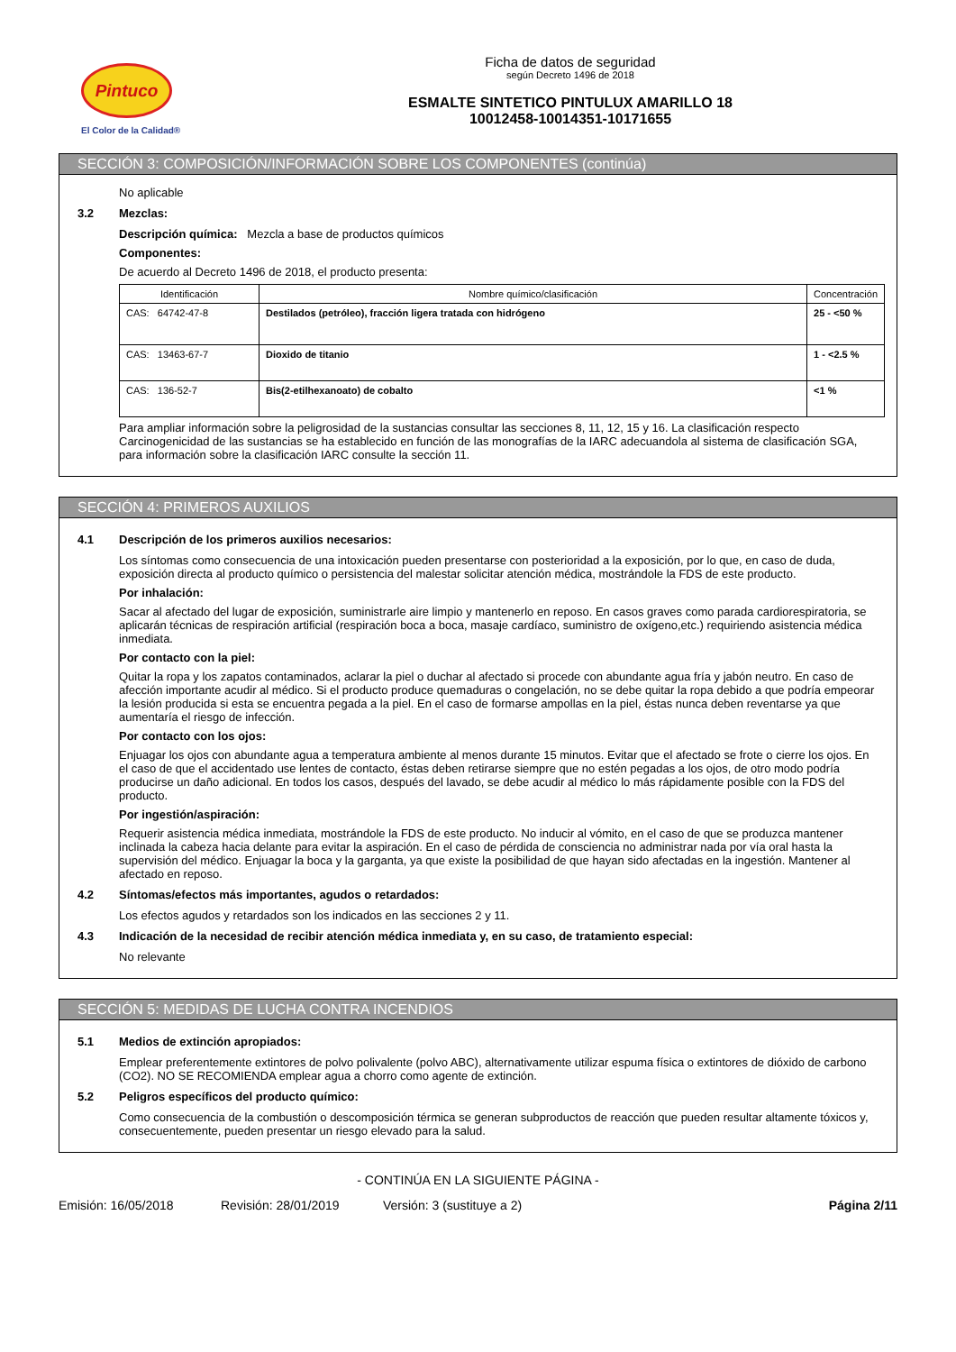Pintuco
El Color de la Calidad®
Ficha de datos de seguridad
según Decreto 1496 de 2018
ESMALTE SINTETICO PINTULUX AMARILLO 18
10012458-10014351-10171655
SECCIÓN 3: COMPOSICIÓN/INFORMACIÓN SOBRE LOS COMPONENTES (continúa)
No aplicable
3.2 Mezclas:
Descripción química: Mezcla a base de productos químicos
Componentes:
De acuerdo al Decreto 1496 de 2018, el producto presenta:
| Identificación | Nombre químico/clasificación | Concentración |
| --- | --- | --- |
| CAS: 64742-47-8 | Destilados (petróleo), fracción ligera tratada con hidrógeno | 25 - <50 % |
| CAS: 13463-67-7 | Dioxido de titanio | 1 - <2.5 % |
| CAS: 136-52-7 | Bis(2-etilhexanoato) de cobalto | <1 % |
Para ampliar información sobre la peligrosidad de la sustancias consultar las secciones 8, 11, 12, 15 y 16. La clasificación respecto Carcinogenicidad de las sustancias se ha establecido en función de las monografías de la IARC adecuandola al sistema de clasificación SGA, para información sobre la clasificación IARC consulte la sección 11.
SECCIÓN 4: PRIMEROS AUXILIOS
4.1 Descripción de los primeros auxilios necesarios:
Los síntomas como consecuencia de una intoxicación pueden presentarse con posterioridad a la exposición, por lo que, en caso de duda, exposición directa al producto químico o persistencia del malestar solicitar atención médica, mostrándole la FDS de este producto.
Por inhalación:
Sacar al afectado del lugar de exposición, suministrarle aire limpio y mantenerlo en reposo. En casos graves como parada cardiorespiratoria, se aplicarán técnicas de respiración artificial (respiración boca a boca, masaje cardíaco, suministro de oxígeno,etc.) requiriendo asistencia médica inmediata.
Por contacto con la piel:
Quitar la ropa y los zapatos contaminados, aclarar la piel o duchar al afectado si procede con abundante agua fría y jabón neutro. En caso de afección importante acudir al médico. Si el producto produce quemaduras o congelación, no se debe quitar la ropa debido a que podría empeorar la lesión producida si esta se encuentra pegada a la piel. En el caso de formarse ampollas en la piel, éstas nunca deben reventarse ya que aumentaría el riesgo de infección.
Por contacto con los ojos:
Enjuagar los ojos con abundante agua a temperatura ambiente al menos durante 15 minutos. Evitar que el afectado se frote o cierre los ojos. En el caso de que el accidentado use lentes de contacto, éstas deben retirarse siempre que no estén pegadas a los ojos, de otro modo podría producirse un daño adicional. En todos los casos, después del lavado, se debe acudir al médico lo más rápidamente posible con la FDS del producto.
Por ingestión/aspiración:
Requerir asistencia médica inmediata, mostrándole la FDS de este producto. No inducir al vómito, en el caso de que se produzca mantener inclinada la cabeza hacia delante para evitar la aspiración. En el caso de pérdida de consciencia no administrar nada por vía oral hasta la supervisión del médico. Enjuagar la boca y la garganta, ya que existe la posibilidad de que hayan sido afectadas en la ingestión. Mantener al afectado en reposo.
4.2 Síntomas/efectos más importantes, agudos o retardados:
Los efectos agudos y retardados son los indicados en las secciones 2 y 11.
4.3 Indicación de la necesidad de recibir atención médica inmediata y, en su caso, de tratamiento especial:
No relevante
SECCIÓN 5: MEDIDAS DE LUCHA CONTRA INCENDIOS
5.1 Medios de extinción apropiados:
Emplear preferentemente extintores de polvo polivalente (polvo ABC), alternativamente utilizar espuma física o extintores de dióxido de carbono (CO2). NO SE RECOMIENDA emplear agua a chorro como agente de extinción.
5.2 Peligros específicos del producto químico:
Como consecuencia de la combustión o descomposición térmica se generan subproductos de reacción que pueden resultar altamente tóxicos y, consecuentemente, pueden presentar un riesgo elevado para la salud.
- CONTINÚA EN LA SIGUIENTE PÁGINA -
Emisión: 16/05/2018 Revisión: 28/01/2019 Versión: 3 (sustituye a 2) Página 2/11